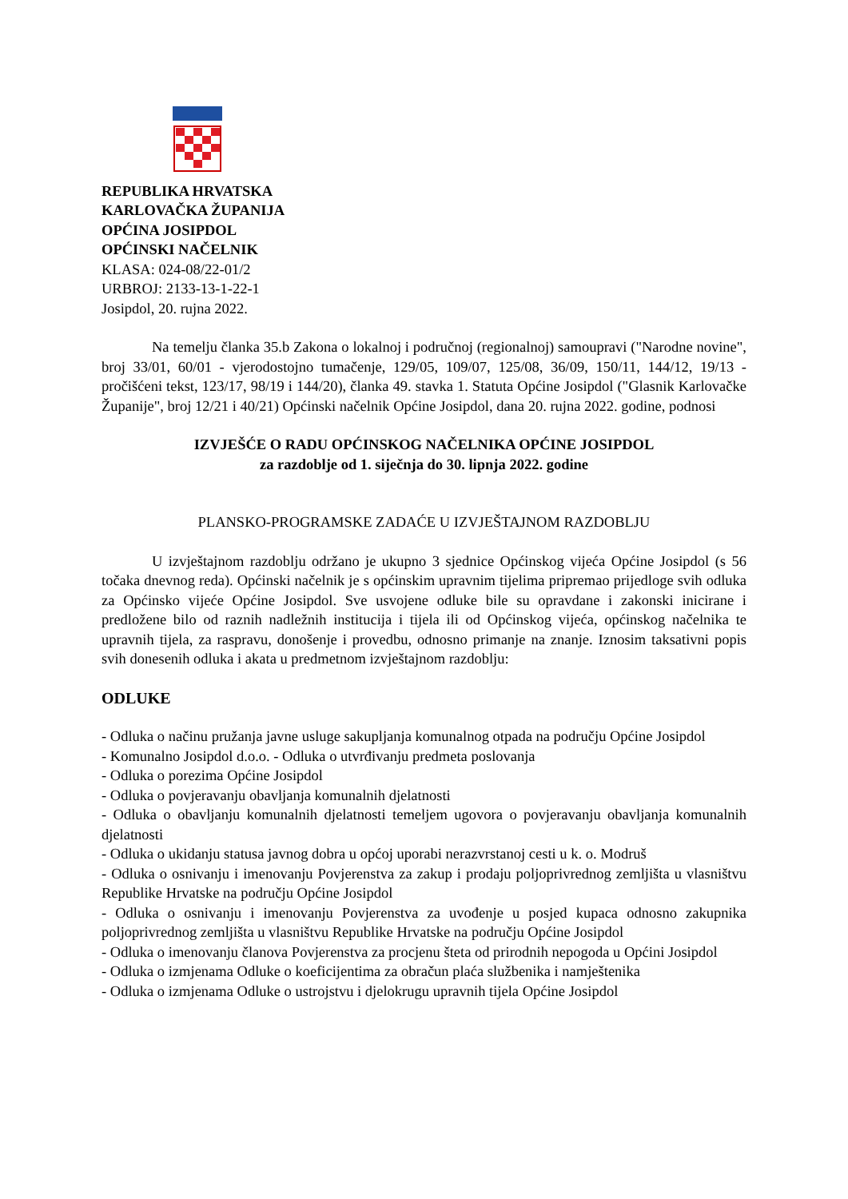REPUBLIKA HRVATSKA
KARLOVAČKA ŽUPANIJA
OPĆINA JOSIPDOL
OPĆINSKI NAČELNIK
KLASA: 024-08/22-01/2
URBROJ: 2133-13-1-22-1
Josipdol, 20. rujna 2022.
Na temelju članka 35.b Zakona o lokalnoj i područnoj (regionalnoj) samoupravi ("Narodne novine", broj 33/01, 60/01 - vjerodostojno tumačenje, 129/05, 109/07, 125/08, 36/09, 150/11, 144/12, 19/13 - pročišćeni tekst, 123/17, 98/19 i 144/20), članka 49. stavka 1. Statuta Općine Josipdol ("Glasnik Karlovačke Županije", broj 12/21 i 40/21) Općinski načelnik Općine Josipdol, dana 20. rujna 2022. godine, podnosi
IZVJEŠĆE O RADU OPĆINSKOG NAČELNIKA OPĆINE JOSIPDOL
za razdoblje od 1. siječnja do 30. lipnja 2022. godine
PLANSKO-PROGRAMSKE ZADAĆE U IZVJEŠTAJNOM RAZDOBLJU
U izvještajnom razdoblju održano je ukupno 3 sjednice Općinskog vijeća Općine Josipdol (s 56 točaka dnevnog reda). Općinski načelnik je s općinskim upravnim tijelima pripremao prijedloge svih odluka za Općinsko vijeće Općine Josipdol. Sve usvojene odluke bile su opravdane i zakonski inicirane i predložene bilo od raznih nadležnih institucija i tijela ili od Općinskog vijeća, općinskog načelnika te upravnih tijela, za raspravu, donošenje i provedbu, odnosno primanje na znanje. Iznosim taksativni popis svih donesenih odluka i akata u predmetnom izvještajnom razdoblju:
ODLUKE
- Odluka o načinu pružanja javne usluge sakupljanja komunalnog otpada na području Općine Josipdol
- Komunalno Josipdol d.o.o. - Odluka o utvrđivanju predmeta poslovanja
- Odluka o porezima Općine Josipdol
- Odluka o povjeravanju obavljanja komunalnih djelatnosti
- Odluka o obavljanju komunalnih djelatnosti temeljem ugovora o povjeravanju obavljanja komunalnih djelatnosti
- Odluka o ukidanju statusa javnog dobra u općoj uporabi nerazvrstanoj cesti u k. o. Modruš
- Odluka o osnivanju i imenovanju Povjerenstva za zakup i prodaju poljoprivrednog zemljišta u vlasništvu Republike Hrvatske na području Općine Josipdol
- Odluka o osnivanju i imenovanju Povjerenstva za uvođenje u posjed kupaca odnosno zakupnika poljoprivrednog zemljišta u vlasništvu Republike Hrvatske na području Općine Josipdol
- Odluka o imenovanju članova Povjerenstva za procjenu šteta od prirodnih nepogoda u Općini Josipdol
- Odluka o izmjenama Odluke o koeficijentima za obračun plaća službenika i namještenika
- Odluka o izmjenama Odluke o ustrojstvu i djelokrugu upravnih tijela Općine Josipdol